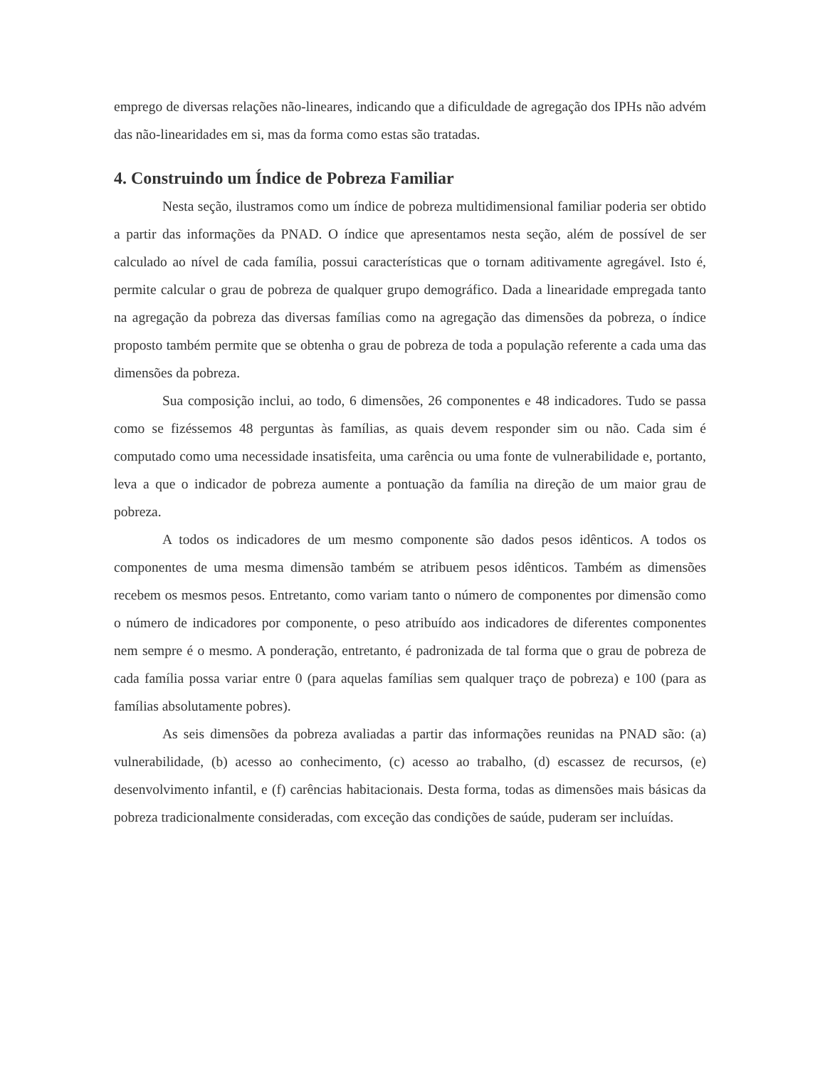emprego de diversas relações não-lineares, indicando que a dificuldade de agregação dos IPHs não advém das não-linearidades em si, mas da forma como estas são tratadas.
4. Construindo um Índice de Pobreza Familiar
Nesta seção, ilustramos como um índice de pobreza multidimensional familiar poderia ser obtido a partir das informações da PNAD. O índice que apresentamos nesta seção, além de possível de ser calculado ao nível de cada família, possui características que o tornam aditivamente agregável. Isto é, permite calcular o grau de pobreza de qualquer grupo demográfico. Dada a linearidade empregada tanto na agregação da pobreza das diversas famílias como na agregação das dimensões da pobreza, o índice proposto também permite que se obtenha o grau de pobreza de toda a população referente a cada uma das dimensões da pobreza.
Sua composição inclui, ao todo, 6 dimensões, 26 componentes e 48 indicadores. Tudo se passa como se fizéssemos 48 perguntas às famílias, as quais devem responder sim ou não. Cada sim é computado como uma necessidade insatisfeita, uma carência ou uma fonte de vulnerabilidade e, portanto, leva a que o indicador de pobreza aumente a pontuação da família na direção de um maior grau de pobreza.
A todos os indicadores de um mesmo componente são dados pesos idênticos. A todos os componentes de uma mesma dimensão também se atribuem pesos idênticos. Também as dimensões recebem os mesmos pesos. Entretanto, como variam tanto o número de componentes por dimensão como o número de indicadores por componente, o peso atribuído aos indicadores de diferentes componentes nem sempre é o mesmo. A ponderação, entretanto, é padronizada de tal forma que o grau de pobreza de cada família possa variar entre 0 (para aquelas famílias sem qualquer traço de pobreza) e 100 (para as famílias absolutamente pobres).
As seis dimensões da pobreza avaliadas a partir das informações reunidas na PNAD são: (a) vulnerabilidade, (b) acesso ao conhecimento, (c) acesso ao trabalho, (d) escassez de recursos, (e) desenvolvimento infantil, e (f) carências habitacionais. Desta forma, todas as dimensões mais básicas da pobreza tradicionalmente consideradas, com exceção das condições de saúde, puderam ser incluídas.